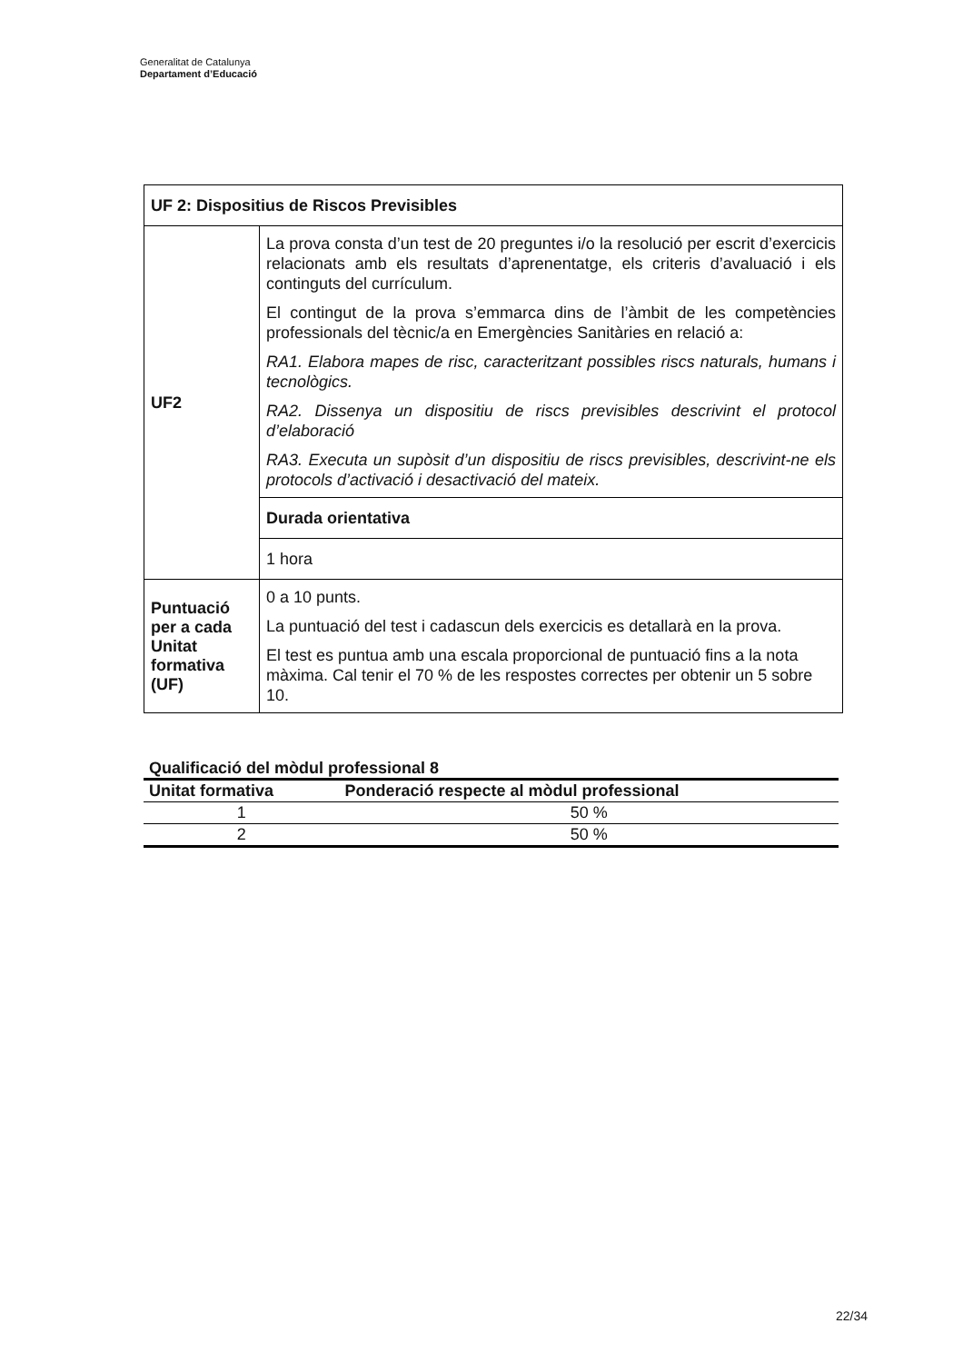Generalitat de Catalunya
Departament d’Educació
| UF 2: Dispositius de Riscos Previsibles | |
| UF2 | La prova consta d’un test de 20 preguntes i/o la resolució per escrit d’exercicis relacionats amb els resultats d’aprenentatge, els criteris d’avaluació i els continguts del currículum. El contingut de la prova s’emmarca dins de l’àmbit de les competències professionals del tècnic/a en Emergències Sanitàries en relació a: RA1. Elabora mapes de risc, caracteritzant possibles riscs naturals, humans i tecnològics. RA2. Dissenya un dispositiu de riscs previsibles descrivint el protocol d’elaboració RA3. Executa un supòsit d’un dispositiu de riscs previsibles, descrivint-ne els protocols d’activació i desactivació del mateix. |
| | Durada orientativa |
| | 1 hora |
| Puntuació per a cada Unitat formativa (UF) | 0 a 10 punts. La puntuació del test i cadascun dels exercicis es detallarà en la prova. El test es puntua amb una escala proporcional de puntuació fins a la nota màxima. Cal tenir el 70 % de les respostes correctes per obtenir un 5 sobre 10. |
Qualificació del mòdul professional 8
| Unitat formativa | Ponderació respecte al mòdul professional |
| --- | --- |
| 1 | 50 % |
| 2 | 50 % |
22/34